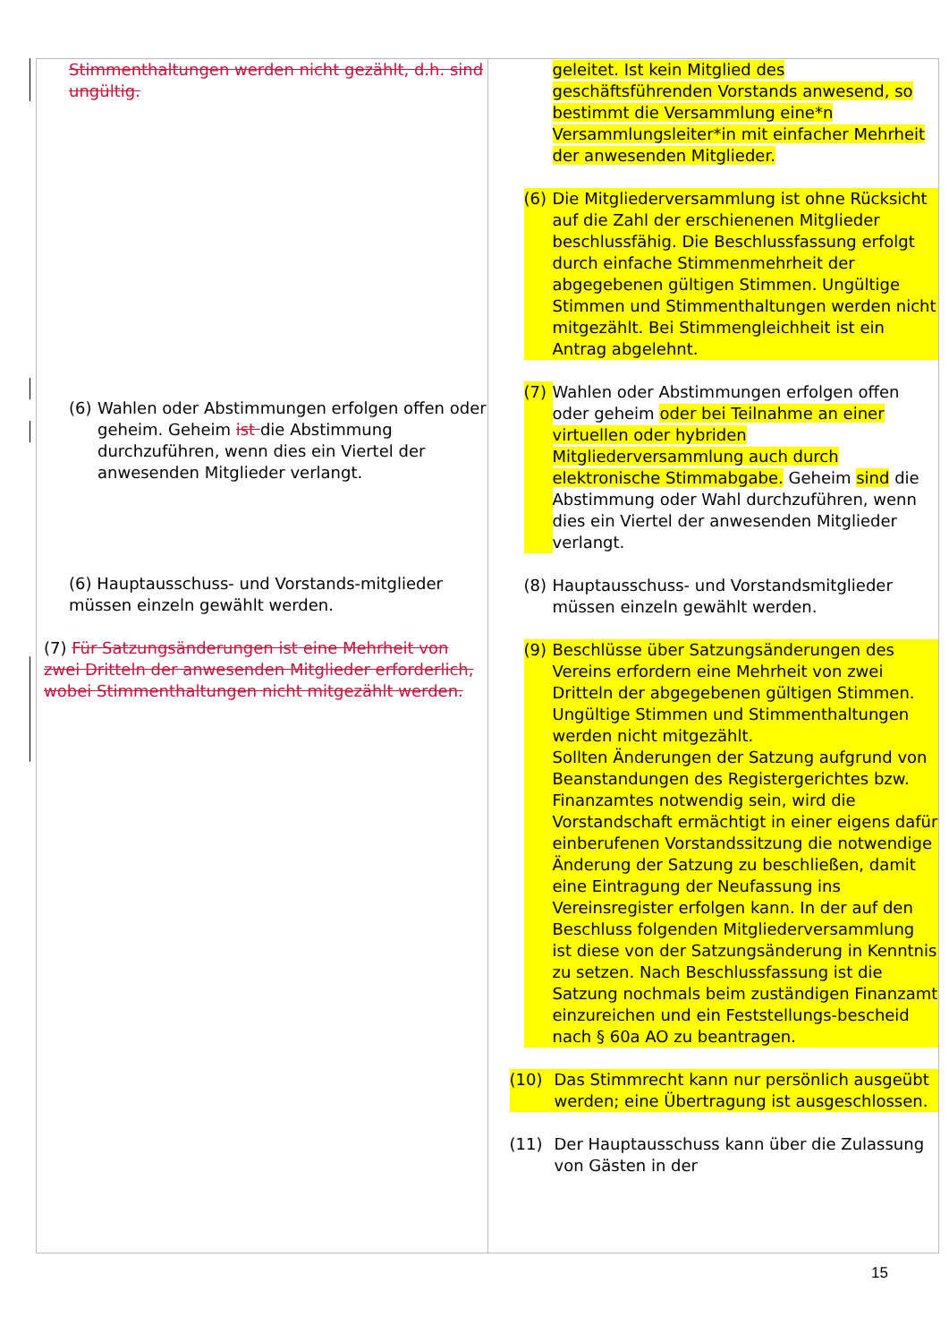| Stimmenthaltungen werden nicht gezählt, d.h. sind ungültig. (6) Wahlen oder Abstimmungen erfolgen offen oder geheim. Geheim ist die Abstimmung durchzuführen, wenn dies ein Viertel der anwesenden Mitglieder verlangt. (6) Hauptausschuss- und Vorstands-mitglieder müssen einzeln gewählt werden. (7) Für Satzungsänderungen ist eine Mehrheit von zwei Dritteln der anwesenden Mitglieder erforderlich, wobei Stimmenthaltungen nicht mitgezählt werden. | geleitet. Ist kein Mitglied des geschäftsführenden Vorstands anwesend, so bestimmt die Versammlung eine*n Versammlungsleiter*in mit einfacher Mehrheit der anwesenden Mitglieder. (6) Die Mitgliederversammlung ist ohne Rücksicht auf die Zahl der erschienenen Mitglieder beschlussfähig. Die Beschlussfassung erfolgt durch einfache Stimmenmehrheit der abgegebenen gültigen Stimmen. Ungültige Stimmen und Stimmenthaltungen werden nicht mitgezählt. Bei Stimmengleichheit ist ein Antrag abgelehnt. (7) Wahlen oder Abstimmungen erfolgen offen oder geheim oder bei Teilnahme an einer virtuellen oder hybriden Mitgliederversammlung auch durch elektronische Stimmabgabe. Geheim sind die Abstimmung oder Wahl durchzuführen, wenn dies ein Viertel der anwesenden Mitglieder verlangt. (8) Hauptausschuss- und Vorstandsmitglieder müssen einzeln gewählt werden. (9) Beschlüsse über Satzungsänderungen des Vereins erfordern eine Mehrheit von zwei Dritteln der abgegebenen gültigen Stimmen. Ungültige Stimmen und Stimmenthaltungen werden nicht mitgezählt. Sollten Änderungen der Satzung aufgrund von Beanstandungen des Registergerichtes bzw. Finanzamtes notwendig sein, wird die Vorstandschaft ermächtigt in einer eigens dafür einberufenen Vorstandssitzung die notwendige Änderung der Satzung zu beschließen, damit eine Eintragung der Neufassung ins Vereinsregister erfolgen kann. In der auf den Beschluss folgenden Mitgliederversammlung ist diese von der Satzungsänderung in Kenntnis zu setzen. Nach Beschlussfassung ist die Satzung nochmals beim zuständigen Finanzamt einzureichen und ein Feststellungs-bescheid nach § 60a AO zu beantragen. (10) Das Stimmrecht kann nur persönlich ausgeübt werden; eine Übertragung ist ausgeschlossen. (11) Der Hauptausschuss kann über die Zulassung von Gästen in der |
15